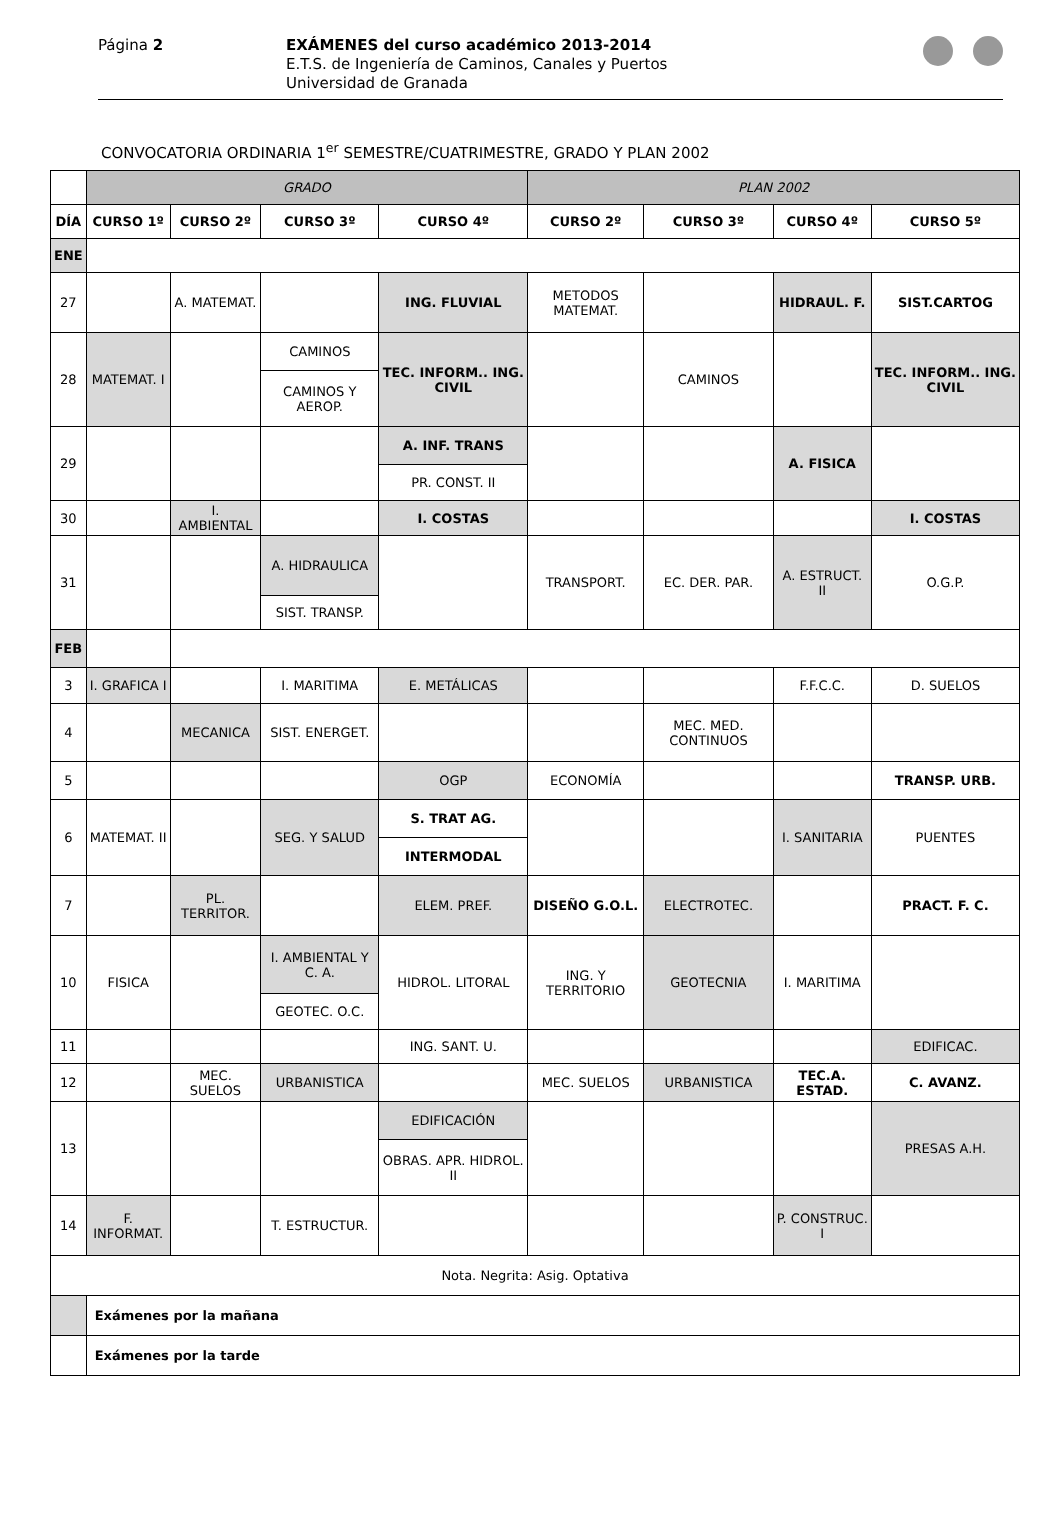Página 2
EXÁMENES del curso académico 2013-2014
E.T.S. de Ingeniería de Caminos, Canales y Puertos
Universidad de Granada
CONVOCATORIA ORDINARIA 1<sup>er</sup> SEMESTRE/CUATRIMESTRE, GRADO Y PLAN 2002
| | GRADO | | | | PLAN 2002 | | | |
| DÍA | CURSO 1º | CURSO 2º | CURSO 3º | CURSO 4º | CURSO 2º | CURSO 3º | CURSO 4º | CURSO 5º |
| ENE | | | | | | | | |
| 27 | | A. MATEMAT. | | ING. FLUVIAL | METODOS MATEMAT. | | HIDRAUL. F. | SIST.CARTOG |
| 28 | MATEMAT. I | | CAMINOS | TEC. INFORM.. ING. CIVIL | | CAMINOS | | TEC. INFORM.. ING. CIVIL |
| | | | CAMINOS Y AEROP. | | | | | |
| 29 | | | | A. INF. TRANS | | | A. FISICA | |
| | | | | PR. CONST. II | | | | |
| 30 | | I. AMBIENTAL | | I. COSTAS | | | | I. COSTAS |
| 31 | | | A. HIDRAULICA | | TRANSPORT. | EC. DER. PAR. | A. ESTRUCT. II | O.G.P. |
| | | | SIST. TRANSP. | | | | | |
| FEB | | | | | | | | |
| 3 | I. GRAFICA I | | I. MARITIMA | E. METÁLICAS | | | F.F.C.C. | D. SUELOS |
| 4 | | MECANICA | SIST. ENERGET. | | | MEC. MED. CONTINUOS | | |
| 5 | | | | OGP | ECONOMÍA | | | TRANSP. URB. |
| 6 | MATEMAT. II | | SEG. Y SALUD | S. TRAT AG. | | | I. SANITARIA | PUENTES |
| | | | | INTERMODAL | | | | |
| 7 | | PL. TERRITOR. | | ELEM. PREF. | DISEÑO G.O.L. | ELECTROTEC. | | PRACT. F. C. |
| 10 | FISICA | | I. AMBIENTAL Y C. A. | HIDROL. LITORAL | ING. Y TERRITORIO | GEOTECNIA | I. MARITIMA | |
| | | | GEOTEC. O.C. | | | | | |
| 11 | | | | ING. SANT. U. | | | | EDIFICAC. |
| 12 | | MEC. SUELOS | URBANISTICA | | MEC. SUELOS | URBANISTICA | TEC.A. ESTAD. | C. AVANZ. |
| 13 | | | | EDIFICACIÓN | | | | PRESAS A.H. |
| | | | | OBRAS. APR. HIDROL. II | | | | |
| 14 | F. INFORMAT. | | T. ESTRUCTUR. | | | | P. CONSTRUC. I | |
| Nota. Negrita: Asig. Optativa | | | | | | | | |
| | Exámenes por la mañana | | | | | | | |
| | Exámenes por la tarde | | | | | | | |